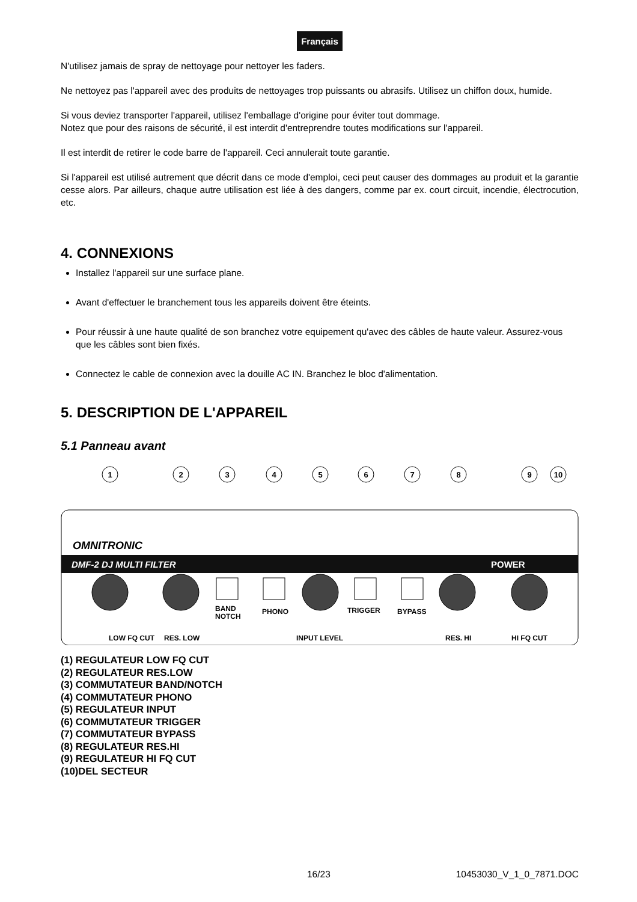Français
N'utilisez jamais de spray de nettoyage pour nettoyer les faders.
Ne nettoyez pas l'appareil avec des produits de nettoyages trop puissants ou abrasifs. Utilisez un chiffon doux, humide.
Si vous deviez transporter l'appareil, utilisez l'emballage d'origine pour éviter tout dommage.
Notez que pour des raisons de sécurité, il est interdit d'entreprendre toutes modifications sur l'appareil.
Il est interdit de retirer le code barre de l'appareil. Ceci annulerait toute garantie.
Si l'appareil est utilisé autrement que décrit dans ce mode d'emploi, ceci peut causer des dommages au produit et la garantie cesse alors. Par ailleurs, chaque autre utilisation est liée à des dangers, comme par ex. court circuit, incendie, électrocution, etc.
4. CONNEXIONS
Installez l'appareil sur une surface plane.
Avant d'effectuer le branchement tous les appareils doivent être éteints.
Pour réussir à une haute qualité de son branchez votre equipement qu'avec des câbles de haute valeur. Assurez-vous que les câbles sont bien fixés.
Connectez le cable de connexion avec la douille AC IN. Branchez le bloc d'alimentation.
5. DESCRIPTION DE L'APPAREIL
5.1 Panneau avant
OMNITRONIC
DMF-2 DJ MULTI FILTER
POWER
LOW FQ CUT
RES. LOW
INPUT LEVEL
RES. HI
HI FQ CUT
BAND
NOTCH
PHONO
TRIGGER
BYPASS
1
2
3
4
5
6
7
8
9
10
(1) REGULATEUR LOW FQ CUT
(2) REGULATEUR RES.LOW
(3) COMMUTATEUR BAND/NOTCH
(4) COMMUTATEUR PHONO
(5) REGULATEUR INPUT
(6) COMMUTATEUR TRIGGER
(7) COMMUTATEUR BYPASS
(8) REGULATEUR RES.HI
(9) REGULATEUR HI FQ CUT
(10)DEL SECTEUR
16/23 10453030_V_1_0_7871.DOC